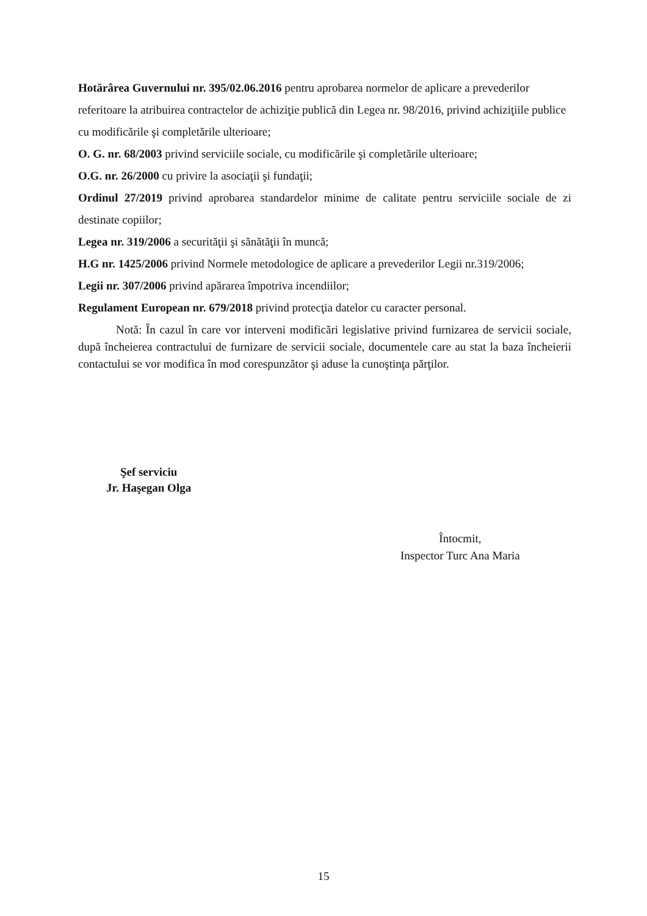Hotărârea Guvernului nr. 395/02.06.2016 pentru aprobarea normelor de aplicare a prevederilor referitoare la atribuirea contractelor de achiziţie publică din Legea nr. 98/2016, privind achiziţiile publice cu modificările şi completările ulterioare;
O. G. nr. 68/2003 privind serviciile sociale, cu modificările şi completările ulterioare;
O.G. nr. 26/2000 cu privire la asociaţii şi fundaţii;
Ordinul 27/2019 privind aprobarea standardelor minime de calitate pentru serviciile sociale de zi destinate copiilor;
Legea nr. 319/2006 a securităţii şi sănătăţii în muncă;
H.G nr. 1425/2006 privind Normele metodologice de aplicare a prevederilor Legii nr.319/2006;
Legii nr. 307/2006 privind apărarea împotriva incendiilor;
Regulament European nr. 679/2018 privind protecţia datelor cu caracter personal.
Notă: În cazul în care vor interveni modificări legislative privind furnizarea de servicii sociale, după încheierea contractului de furnizare de servicii sociale, documentele care au stat la baza încheierii contactului se vor modifica în mod corespunzător şi aduse la cunoştinţa părţilor.
Şef serviciu
Jr. Haşegan Olga
Întocmit,
Inspector Turc Ana Maria
15